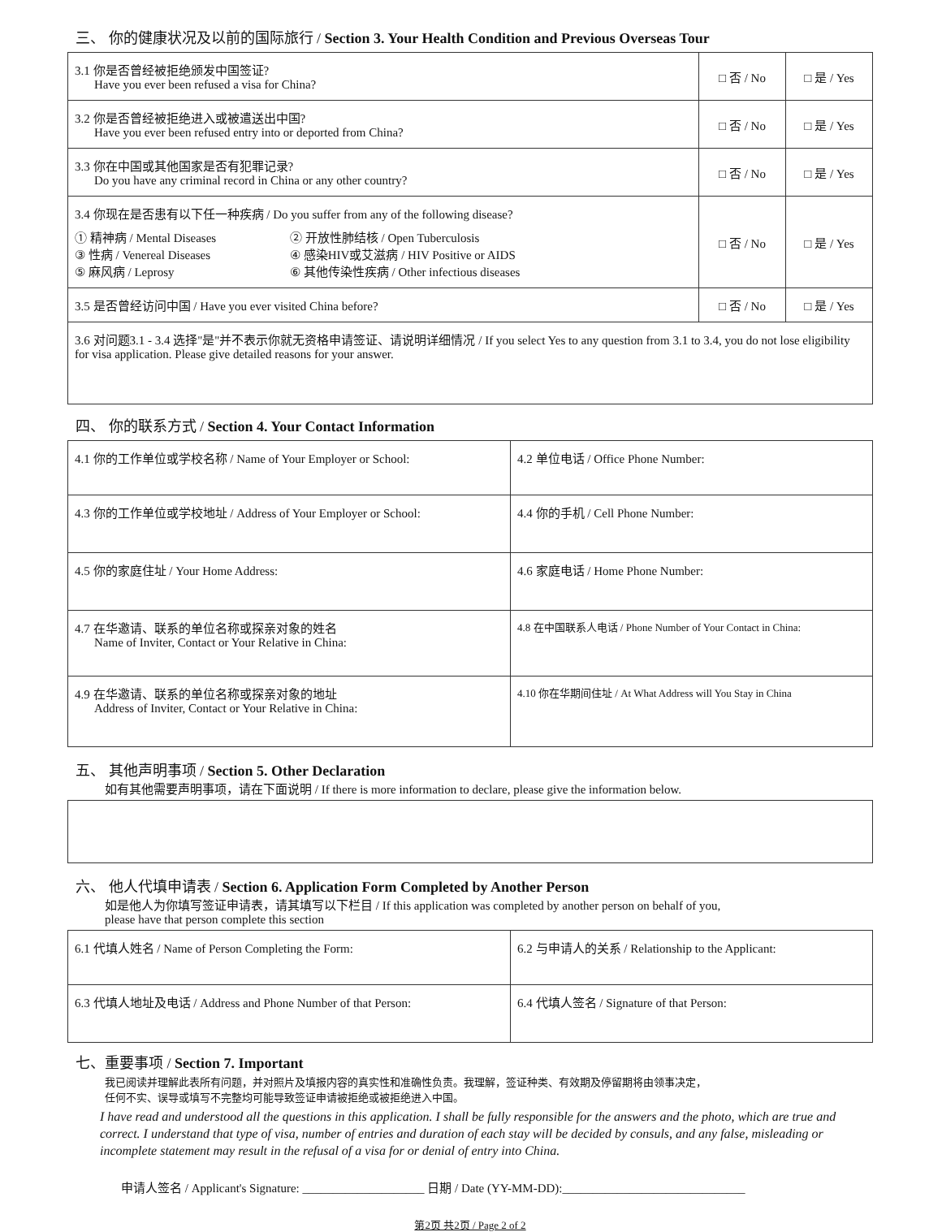三、 你的健康状况及以前的国际旅行 / Section 3. Your Health Condition and Previous Overseas Tour
| 3.1 你是否曾经被拒绝颁发中国签证? Have you ever been refused a visa for China? | □ 否 / No | □ 是 / Yes |
| 3.2 你是否曾经被拒绝进入或被遣送出中国? Have you ever been refused entry into or deported from China? | □ 否 / No | □ 是 / Yes |
| 3.3 你在中国或其他国家是否有犯罪记录? Do you have any criminal record in China or any other country? | □ 否 / No | □ 是 / Yes |
| 3.4 你现在是否患有以下任一种疾病 / Do you suffer from any of the following disease? ① 精神病 / Mental Diseases ③ 性病 / Venereal Diseases ⑤ 麻风病 / Leprosy ② 开放性肺结核 / Open Tuberculosis ④ 感染HIV或艾滋病 / HIV Positive or AIDS ⑥ 其他传染性疾病 / Other infectious diseases | □ 否 / No | □ 是 / Yes |
| 3.5 是否曾经访问中国 / Have you ever visited China before? | □ 否 / No | □ 是 / Yes |
| 3.6 对问题3.1 - 3.4 选择"是"并不表示你就无资格申请签证、请说明详细情况 / If you select Yes to any question from 3.1 to 3.4, you do not lose eligibility for visa application. Please give detailed reasons for your answer. | | |
四、 你的联系方式 / Section 4. Your Contact Information
| 4.1 你的工作单位或学校名称 / Name of Your Employer or School: | 4.2 单位电话 / Office Phone Number: |
| 4.3 你的工作单位或学校地址 / Address of Your Employer or School: | 4.4 你的手机 / Cell Phone Number: |
| 4.5 你的家庭住址 / Your Home Address: | 4.6 家庭电话 / Home Phone Number: |
| 4.7 在华邀请、联系的单位名称或探亲对象的姓名 Name of Inviter, Contact or Your Relative in China: | 4.8 在中国联系人电话 / Phone Number of Your Contact in China: |
| 4.9 在华邀请、联系的单位名称或探亲对象的地址 Address of Inviter, Contact or Your Relative in China: | 4.10 你在华期间住址 / At What Address will You Stay in China |
五、 其他声明事项 / Section 5. Other Declaration
如有其他需要声明事项，请在下面说明 / If there is more information to declare, please give the information below.
六、 他人代填申请表 / Section 6. Application Form Completed by Another Person
如是他人为你填写签证申请表，请其填写以下栏目 / If this application was completed by another person on behalf of you,
please have that person complete this section
| 6.1 代填人姓名 / Name of Person Completing the Form: | 6.2 与申请人的关系 / Relationship to the Applicant: |
| 6.3 代填人地址及电话 / Address and Phone Number of that Person: | 6.4 代填人签名 / Signature of that Person: |
七、重要事项 / Section 7. Important
我已阅读并理解此表所有问题，并对照片及填报内容的真实性和准确性负责。我理解，签证种类、有效期及停留期将由领事决定，
任何不实、误导或填写不完整均可能导致签证申请被拒绝或被拒绝进入中国。
I have read and understood all the questions in this application. I shall be fully responsible for the answers and the photo, which are true and correct. I understand that type of visa, number of entries and duration of each stay will be decided by consuls, and any false, misleading or incomplete statement may result in the refusal of a visa for or denial of entry into China.
申请人签名 / Applicant's Signature: ____________________ 日期 / Date (YY-MM-DD):______________________________
第2页 共2页 / Page 2 of 2